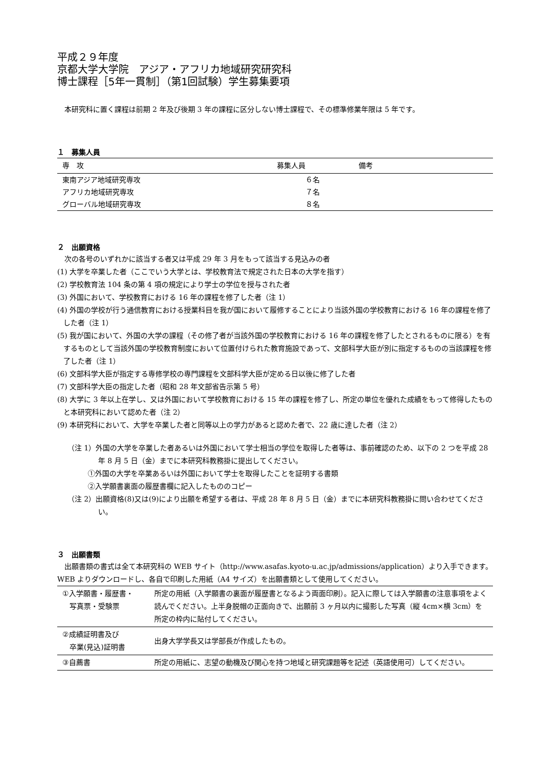平成２９年度
京都大学大学院　アジア・アフリカ地域研究研究科
博士課程［5年一貫制］（第1回試験）学生募集要項
　本研究科に置く課程は前期 2 年及び後期 3 年の課程に区分しない博士課程で、その標準修業年限は 5 年です。
１　募集人員
| 専 攻 | 募集人員 | 備考 |
| --- | --- | --- |
| 東南アジア地域研究専攻 | ６名 | |
| アフリカ地域研究専攻 | ７名 | |
| グローバル地域研究専攻 | ８名 | |
２　出願資格
　次の各号のいずれかに該当する者又は平成 29 年 3 月をもって該当する見込みの者
(1) 大学を卒業した者（ここでいう大学とは、学校教育法で規定された日本の大学を指す）
(2) 学校教育法 104 条の第 4 項の規定により学士の学位を授与された者
(3) 外国において、学校教育における 16 年の課程を修了した者（注 1）
(4) 外国の学校が行う通信教育における授業科目を我が国において履修することにより当該外国の学校教育における 16 年の課程を修了した者（注 1）
(5) 我が国において、外国の大学の課程（その修了者が当該外国の学校教育における 16 年の課程を修了したとされるものに限る）を有するものとして当該外国の学校教育制度において位置付けられた教育施設であって、文部科学大臣が別に指定するものの当該課程を修了した者（注 1）
(6) 文部科学大臣が指定する専修学校の専門課程を文部科学大臣が定める日以後に修了した者
(7) 文部科学大臣の指定した者（昭和 28 年文部省告示第 5 号）
(8) 大学に 3 年以上在学し、又は外国において学校教育における 15 年の課程を修了し、所定の単位を優れた成績をもって修得したものと本研究科において認めた者（注 2）
(9) 本研究科において、大学を卒業した者と同等以上の学力があると認めた者で、22 歳に達した者（注 2）
（注 1）外国の大学を卒業した者あるいは外国において学士相当の学位を取得した者等は、事前確認のため、以下の 2 つを平成 28 年 8 月 5 日（金）までに本研究科教務掛に提出してください。
①外国の大学を卒業あるいは外国において学士を取得したことを証明する書類
②入学願書裏面の履歴書欄に記入したもののコピー
（注 2）出願資格(8)又は(9)により出願を希望する者は、平成 28 年 8 月 5 日（金）までに本研究科教務掛に問い合わせてください。
３　出願書類
　出願書類の書式は全て本研究科の WEB サイト（http://www.asafas.kyoto-u.ac.jp/admissions/application）より入手できます。WEB よりダウンロードし、各自で印刷した用紙（A4 サイズ）を出願書類として使用してください。
| ①入学願書・履歴書・ 写真票・受験票 | 所定の用紙（入学願書の裏面が履歴書となるよう両面印刷）。記入に際しては入学願書の注意事項をよく読んでください。上半身脱帽の正面向きで、出願前 3 ヶ月以内に撮影した写真（縦 4cm×横 3cm）を所定の枠内に貼付してください。 |
| ②成績証明書及び 卒業(見込)証明書 | 出身大学学長又は学部長が作成したもの。 |
| ③自薦書 | 所定の用紙に、志望の動機及び関心を持つ地域と研究課題等を記述（英語使用可）してください。 |